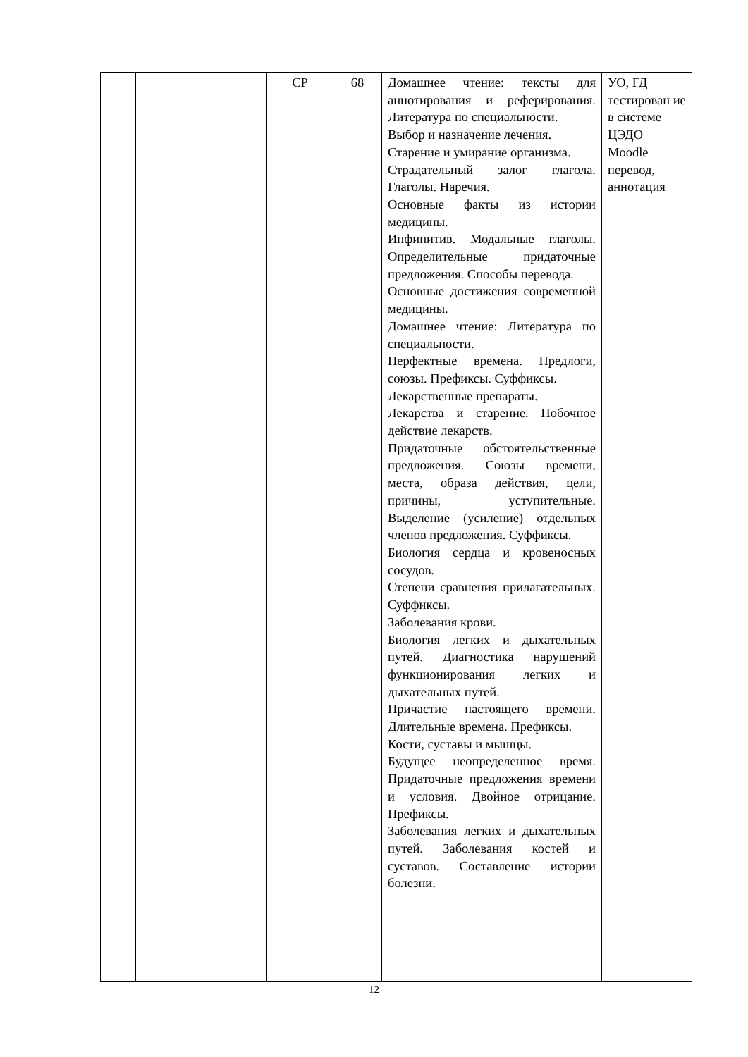| | | СР | 68 | Домашнее чтение: тексты для аннотирования и реферирования. Литература по специальности. Выбор и назначение лечения. Старение и умирание организма. Страдательный залог глагола. Глаголы. Наречия. Основные факты из истории медицины. Инфинитив. Модальные глаголы. Определительные придаточные предложения. Способы перевода. Основные достижения современной медицины. Домашнее чтение: Литература по специальности. Перфектные времена. Предлоги, союзы. Префиксы. Суффиксы. Лекарственные препараты. Лекарства и старение. Побочное действие лекарств. Придаточные обстоятельственные предложения. Союзы времени, места, образа действия, цели, причины, уступительные. Выделение (усиление) отдельных членов предложения. Суффиксы. Биология сердца и кровеносных сосудов. Степени сравнения прилагательных. Суффиксы. Заболевания крови. Биология легких и дыхательных путей. Диагностика нарушений функционирования легких и дыхательных путей. Причастие настоящего времени. Длительные времена. Префиксы. Кости, суставы и мышцы. Будущее неопределенное время. Придаточные предложения времени и условия. Двойное отрицание. Префиксы. Заболевания легких и дыхательных путей. Заболевания костей и суставов. Составление истории болезни. | УО, ГД тестирован ие в системе ЦЭДО Moodle перевод, аннотация |
12